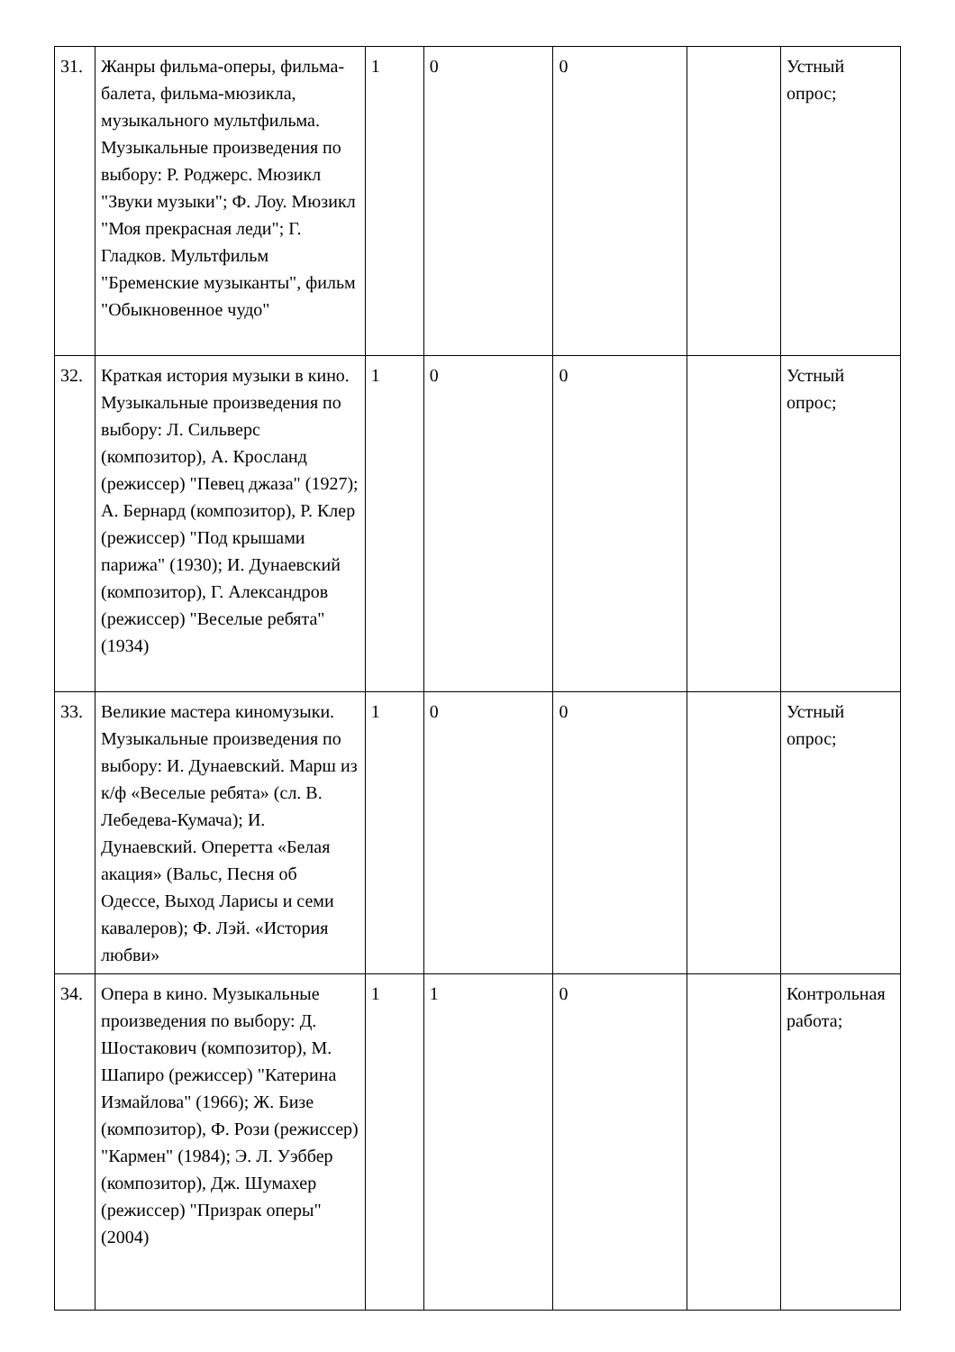| 31. | Жанры фильма-оперы, фильма-балета, фильма-мюзикла, музыкального мультфильма. Музыкальные произведения по выбору: Р. Роджерс. Мюзикл "Звуки музыки"; Ф. Лоу. Мюзикл "Моя прекрасная леди"; Г. Гладков. Мультфильм "Бременские музыканты", фильм "Обыкновенное чудо" | 1 | 0 | 0 | | Устный опрос; |
| 32. | Краткая история музыки в кино. Музыкальные произведения по выбору: Л. Сильверс (композитор), А. Кросланд (режиссер) "Певец джаза" (1927); А. Бернард (композитор), Р. Клер (режиссер) "Под крышами парижа" (1930); И. Дунаевский (композитор), Г. Александров (режиссер) "Веселые ребята" (1934) | 1 | 0 | 0 | | Устный опрос; |
| 33. | Великие мастера киномузыки. Музыкальные произведения по выбору: И. Дунаевский. Марш из к/ф «Веселые ребята» (сл. В. Лебедева-Кумача); И. Дунаевский. Оперетта «Белая акация» (Вальс, Песня об Одессе, Выход Ларисы и семи кавалеров); Ф. Лэй. «История любви» | 1 | 0 | 0 | | Устный опрос; |
| 34. | Опера в кино. Музыкальные произведения по выбору: Д. Шостакович (композитор), М. Шапиро (режиссер) "Катерина Измайлова" (1966); Ж. Бизе (композитор), Ф. Рози (режиссер) "Кармен" (1984); Э. Л. Уэббер (композитор), Дж. Шумахер (режиссер) "Призрак оперы" (2004) | 1 | 1 | 0 | | Контрольная работа; |